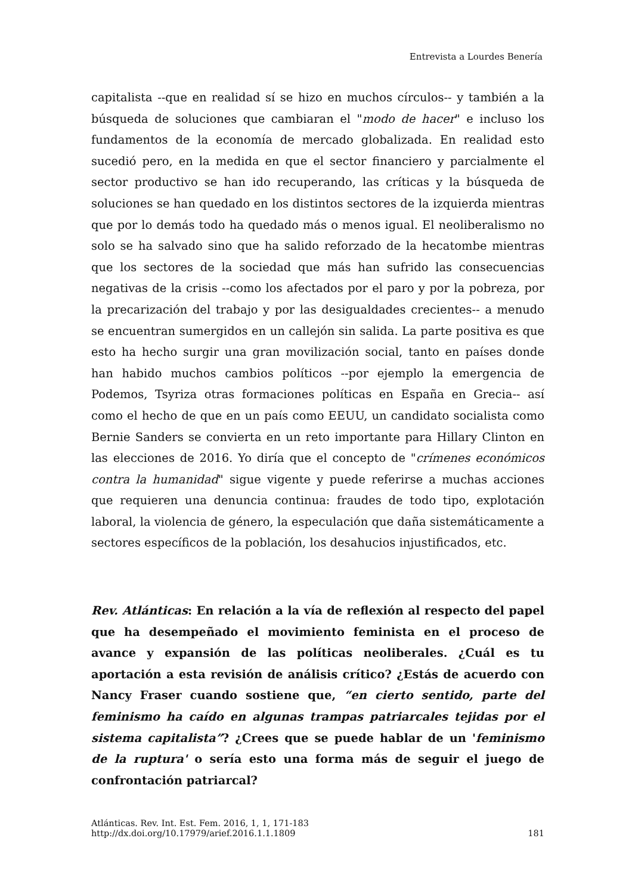Entrevista a Lourdes Benería
capitalista --que en realidad sí se hizo en muchos círculos-- y también a la búsqueda de soluciones que cambiaran el "modo de hacer" e incluso los fundamentos de la economía de mercado globalizada. En realidad esto sucedió pero, en la medida en que el sector financiero y parcialmente el sector productivo se han ido recuperando, las críticas y la búsqueda de soluciones se han quedado en los distintos sectores de la izquierda mientras que por lo demás todo ha quedado más o menos igual. El neoliberalismo no solo se ha salvado sino que ha salido reforzado de la hecatombe mientras que los sectores de la sociedad que más han sufrido las consecuencias negativas de la crisis --como los afectados por el paro y por la pobreza, por la precarización del trabajo y por las desigualdades crecientes-- a menudo se encuentran sumergidos en un callejón sin salida. La parte positiva es que esto ha hecho surgir una gran movilización social, tanto en países donde han habido muchos cambios políticos --por ejemplo la emergencia de Podemos, Tsyriza otras formaciones políticas en España en Grecia-- así como el hecho de que en un país como EEUU, un candidato socialista como Bernie Sanders se convierta en un reto importante para Hillary Clinton en las elecciones de 2016. Yo diría que el concepto de "crímenes económicos contra la humanidad" sigue vigente y puede referirse a muchas acciones que requieren una denuncia continua: fraudes de todo tipo, explotación laboral, la violencia de género, la especulación que daña sistemáticamente a sectores específicos de la población, los desahucios injustificados, etc.
Rev. Atlánticas: En relación a la vía de reflexión al respecto del papel que ha desempeñado el movimiento feminista en el proceso de avance y expansión de las políticas neoliberales. ¿Cuál es tu aportación a esta revisión de análisis crítico? ¿Estás de acuerdo con Nancy Fraser cuando sostiene que, “en cierto sentido, parte del feminismo ha caído en algunas trampas patriarcales tejidas por el sistema capitalista”? ¿Crees que se puede hablar de un 'feminismo de la ruptura' o sería esto una forma más de seguir el juego de confrontación patriarcal?
Atlánticas. Rev. Int. Est. Fem. 2016, 1, 1, 171-183
http://dx.doi.org/10.17979/arief.2016.1.1.1809
181